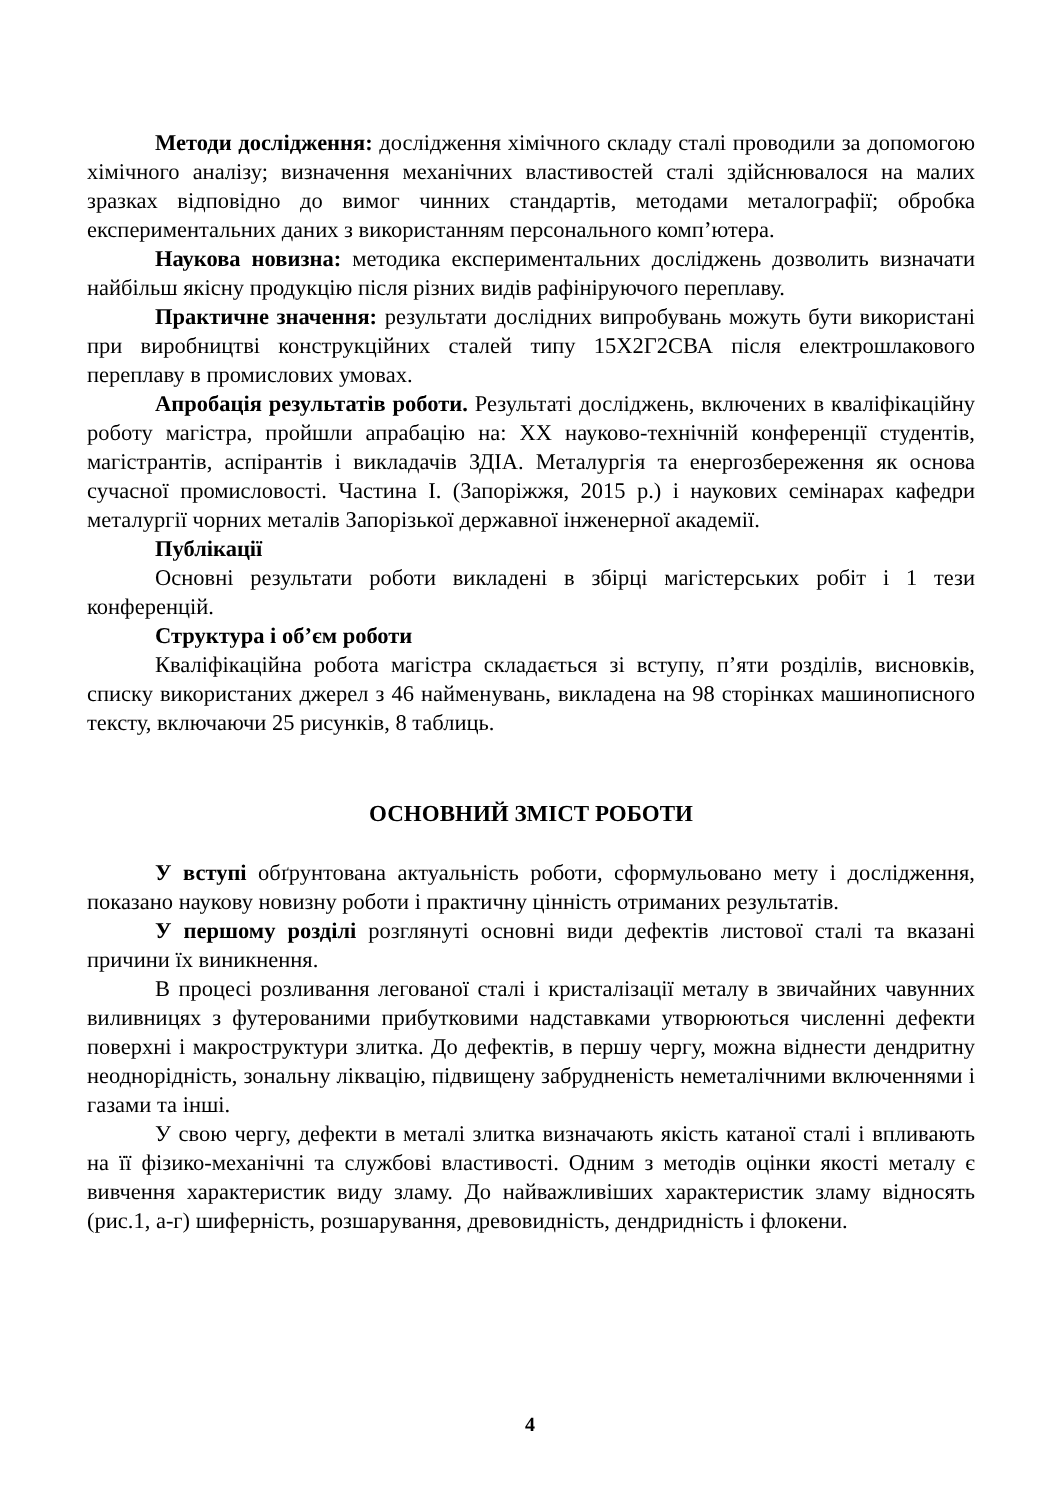Методи дослідження: дослідження хімічного складу сталі проводили за допомогою хімічного аналізу; визначення механічних властивостей сталі здійснювалося на малих зразках відповідно до вимог чинних стандартів, методами металографії; обробка експериментальних даних з використанням персонального комп’ютера.
Наукова новизна: методика експериментальних досліджень дозволить визначати найбільш якісну продукцію після різних видів рафініруючого переплаву.
Практичне значення: результати дослідних випробувань можуть бути використані при виробництві конструкційних сталей типу 15Х2Г2СВА після електрошлакового переплаву в промислових умовах.
Апробація результатів роботи. Результаті досліджень, включених в кваліфікаційну роботу магістра, пройшли апрабацію на: XX науково-технічній конференції студентів, магістрантів, аспірантів і викладачів ЗДІА. Металургія та енергозбереження як основа сучасної промисловості. Частина I. (Запоріжжя, 2015 р.) і наукових семінарах кафедри металургії чорних металів Запорізької державної інженерної академії.
Публікації
Основні результати роботи викладені в збірці магістерських робіт і 1 тези конференцій.
Структура і об’єм роботи
Кваліфікаційна робота магістра складається зі вступу, п’яти розділів, висновків, списку використаних джерел з 46 найменувань, викладена на 98 сторінках машинописного тексту, включаючи 25 рисунків, 8 таблиць.
ОСНОВНИЙ ЗМІСТ РОБОТИ
У вступі обґрунтована актуальність роботи, сформульовано мету і дослідження, показано наукову новизну роботи і практичну цінність отриманих результатів.
У першому розділі розглянуті основні види дефектів листової сталі та вказані причини їх виникнення.
В процесі розливання легованої сталі і кристалізації металу в звичайних чавунних виливницях з футерованими прибутковими надставками утворюються численні дефекти поверхні і макроструктури злитка. До дефектів, в першу чергу, можна віднести дендритну неоднорідність, зональну ліквацію, підвищену забрудненість неметалічними включеннями і газами та інші.
У свою чергу, дефекти в металі злитка визначають якість катаної сталі і впливають на її фізико-механічні та службові властивості. Одним з методів оцінки якості металу є вивчення характеристик виду зламу. До найважливіших характеристик зламу відносять (рис.1, а-г) шиферність, розшарування, древовидність, дендридність і флокени.
4